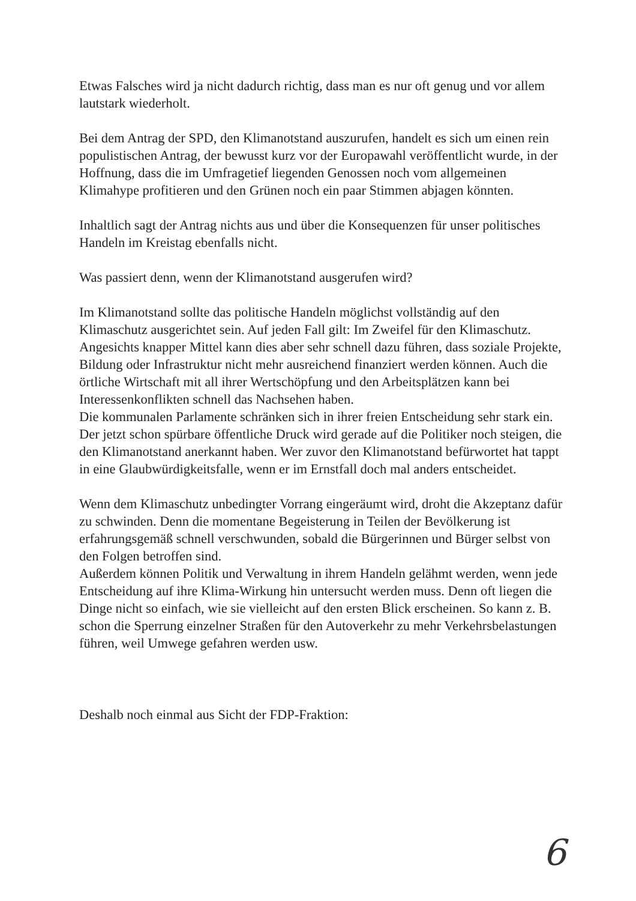Etwas Falsches wird ja nicht dadurch richtig, dass man es nur oft genug und vor allem lautstark wiederholt.
Bei dem Antrag der SPD, den Klimanotstand auszurufen, handelt es sich um einen rein populistischen Antrag, der bewusst kurz vor der Europawahl veröffentlicht wurde, in der Hoffnung, dass die im Umfragetief liegenden Genossen noch vom allgemeinen Klimahype profitieren und den Grünen noch ein paar Stimmen abjagen könnten.
Inhaltlich sagt der Antrag nichts aus und über die Konsequenzen für unser politisches Handeln im Kreistag ebenfalls nicht.
Was passiert denn, wenn der Klimanotstand ausgerufen wird?
Im Klimanotstand sollte das politische Handeln möglichst vollständig auf den Klimaschutz ausgerichtet sein. Auf jeden Fall gilt: Im Zweifel für den Klimaschutz. Angesichts knapper Mittel kann dies aber sehr schnell dazu führen, dass soziale Projekte, Bildung oder Infrastruktur nicht mehr ausreichend finanziert werden können. Auch die örtliche Wirtschaft mit all ihrer Wertschöpfung und den Arbeitsplätzen kann bei Interessenkonflikten schnell das Nachsehen haben.
Die kommunalen Parlamente schränken sich in ihrer freien Entscheidung sehr stark ein.
Der jetzt schon spürbare öffentliche Druck wird gerade auf die Politiker noch steigen, die den Klimanotstand anerkannt haben. Wer zuvor den Klimanotstand befürwortet hat tappt in eine Glaubwürdigkeitsfalle, wenn er im Ernstfall doch mal anders entscheidet.
Wenn dem Klimaschutz unbedingter Vorrang eingeräumt wird, droht die Akzeptanz dafür zu schwinden. Denn die momentane Begeisterung in Teilen der Bevölkerung ist erfahrungsgemäß schnell verschwunden, sobald die Bürgerinnen und Bürger selbst von den Folgen betroffen sind.
Außerdem können Politik und Verwaltung in ihrem Handeln gelähmt werden, wenn jede Entscheidung auf ihre Klima-Wirkung hin untersucht werden muss. Denn oft liegen die Dinge nicht so einfach, wie sie vielleicht auf den ersten Blick erscheinen. So kann z. B. schon die Sperrung einzelner Straßen für den Autoverkehr zu mehr Verkehrsbelastungen führen, weil Umwege gefahren werden usw.
Deshalb noch einmal aus Sicht der FDP-Fraktion:
6